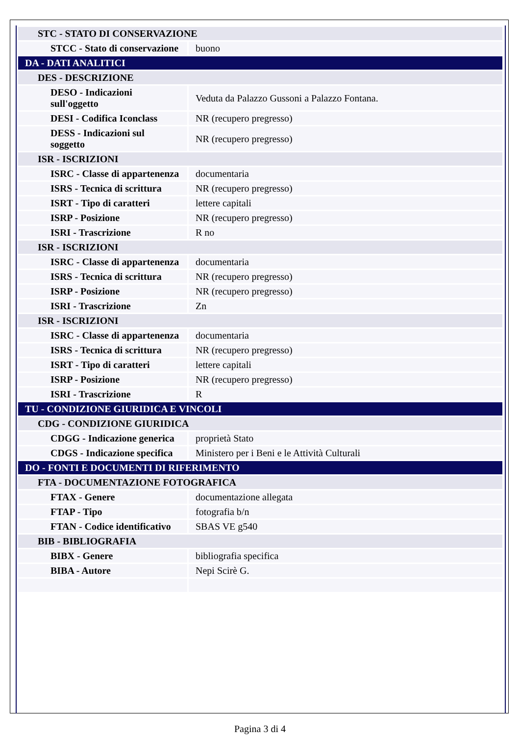| STC - STATO DI CONSERVAZIONE | |
| STCC - Stato di conservazione | buono |
| DA - DATI ANALITICI | |
| DES - DESCRIZIONE | |
| DESO - Indicazioni sull'oggetto | Veduta da Palazzo Gussoni a Palazzo Fontana. |
| DESI - Codifica Iconclass | NR (recupero pregresso) |
| DESS - Indicazioni sul soggetto | NR (recupero pregresso) |
| ISR - ISCRIZIONI | |
| ISRC - Classe di appartenenza | documentaria |
| ISRS - Tecnica di scrittura | NR (recupero pregresso) |
| ISRT - Tipo di caratteri | lettere capitali |
| ISRP - Posizione | NR (recupero pregresso) |
| ISRI - Trascrizione | R no |
| ISR - ISCRIZIONI | |
| ISRC - Classe di appartenenza | documentaria |
| ISRS - Tecnica di scrittura | NR (recupero pregresso) |
| ISRP - Posizione | NR (recupero pregresso) |
| ISRI - Trascrizione | Zn |
| ISR - ISCRIZIONI | |
| ISRC - Classe di appartenenza | documentaria |
| ISRS - Tecnica di scrittura | NR (recupero pregresso) |
| ISRT - Tipo di caratteri | lettere capitali |
| ISRP - Posizione | NR (recupero pregresso) |
| ISRI - Trascrizione | R |
| TU - CONDIZIONE GIURIDICA E VINCOLI | |
| CDG - CONDIZIONE GIURIDICA | |
| CDGG - Indicazione generica | proprietà Stato |
| CDGS - Indicazione specifica | Ministero per i Beni e le Attività Culturali |
| DO - FONTI E DOCUMENTI DI RIFERIMENTO | |
| FTA - DOCUMENTAZIONE FOTOGRAFICA | |
| FTAX - Genere | documentazione allegata |
| FTAP - Tipo | fotografia b/n |
| FTAN - Codice identificativo | SBAS VE g540 |
| BIB - BIBLIOGRAFIA | |
| BIBX - Genere | bibliografia specifica |
| BIBA - Autore | Nepi Scirè G. |
Pagina 3 di 4